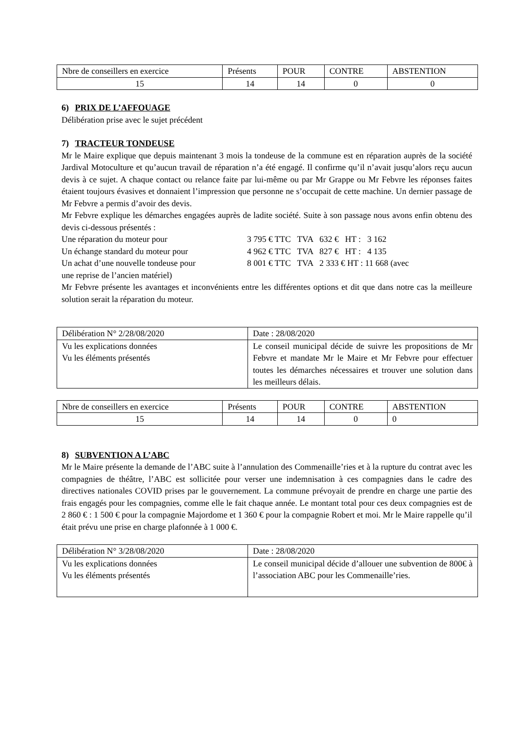| Nbre de conseillers en exercice | Présents | POUR | CONTRE | ABSTENTION |
| 15 | 14 | 14 | 0 | 0 |
6) PRIX DE L’AFFOUAGE
Délibération prise avec le sujet précédent
7) TRACTEUR TONDEUSE
Mr le Maire explique que depuis maintenant 3 mois la tondeuse de la commune est en réparation auprès de la société Jardival Motoculture et qu’aucun travail de réparation n’a été engagé. Il confirme qu’il n’avait jusqu’alors reçu aucun devis à ce sujet. A chaque contact ou relance faite par lui-même ou par Mr Grappe ou Mr Febvre les réponses faites étaient toujours évasives et donnaient l’impression que personne ne s’occupait de cette machine. Un dernier passage de Mr Febvre a permis d’avoir des devis.
Mr Febvre explique les démarches engagées auprès de ladite société. Suite à son passage nous avons enfin obtenu des devis ci-dessous présentés :
Une réparation du moteur pour 3 795 € TTC TVA 632 € HT : 3 162
Un échange standard du moteur pour 4 962 € TTC TVA 827 € HT : 4 135
Un achat d’une nouvelle tondeuse pour 8 001 € TTC TVA 2 333 € HT : 11 668 (avec
une reprise de l’ancien matériel)
Mr Febvre présente les avantages et inconvénients entre les différentes options et dit que dans notre cas la meilleure solution serait la réparation du moteur.
| Délibération N° 2/28/08/2020 | Date : 28/08/2020 |
| Vu les explications données Vu les éléments présentés | Le conseil municipal décide de suivre les propositions de Mr Febvre et mandate Mr le Maire et Mr Febvre pour effectuer toutes les démarches nécessaires et trouver une solution dans les meilleurs délais. |
| Nbre de conseillers en exercice | Présents | POUR | CONTRE | ABSTENTION |
| 15 | 14 | 14 | 0 | 0 |
8) SUBVENTION A L’ABC
Mr le Maire présente la demande de l’ABC suite à l’annulation des Commenaille’ries et à la rupture du contrat avec les compagnies de théâtre, l’ABC est sollicitée pour verser une indemnisation à ces compagnies dans le cadre des directives nationales COVID prises par le gouvernement. La commune prévoyait de prendre en charge une partie des frais engagés pour les compagnies, comme elle le fait chaque année. Le montant total pour ces deux compagnies est de 2 860 € : 1 500 € pour la compagnie Majordome et 1 360 € pour la compagnie Robert et moi. Mr le Maire rappelle qu’il était prévu une prise en charge plafonnée à 1 000 €.
| Délibération N° 3/28/08/2020 | Date : 28/08/2020 |
| Vu les explications données Vu les éléments présentés | Le conseil municipal décide d’allouer une subvention de 800€ à l’association ABC pour les Commenaille’ries. |